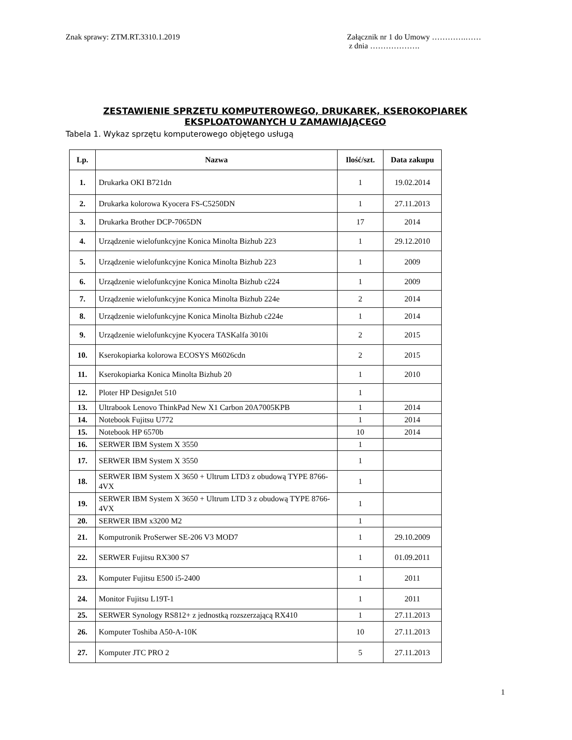Znak sprawy: ZTM.RT.3310.1.2019
Załącznik nr 1 do Umowy ………….……
z dnia ……………….
ZESTAWIENIE SPRZETU KOMPUTEROWEGO, DRUKAREK, KSEROKOPIAREK
EKSPLOATOWANYCH U ZAMAWIAJĄCEGO
Tabela 1. Wykaz sprzętu komputerowego objętego usługą
| Lp. | Nazwa | Ilość/szt. | Data zakupu |
| --- | --- | --- | --- |
| 1. | Drukarka OKI B721dn | 1 | 19.02.2014 |
| 2. | Drukarka kolorowa Kyocera FS-C5250DN | 1 | 27.11.2013 |
| 3. | Drukarka Brother DCP-7065DN | 17 | 2014 |
| 4. | Urządzenie wielofunkcyjne Konica Minolta Bizhub 223 | 1 | 29.12.2010 |
| 5. | Urządzenie wielofunkcyjne Konica Minolta Bizhub 223 | 1 | 2009 |
| 6. | Urządzenie wielofunkcyjne Konica Minolta Bizhub c224 | 1 | 2009 |
| 7. | Urządzenie wielofunkcyjne Konica Minolta Bizhub 224e | 2 | 2014 |
| 8. | Urządzenie wielofunkcyjne Konica Minolta Bizhub c224e | 1 | 2014 |
| 9. | Urządzenie wielofunkcyjne Kyocera TASKalfa 3010i | 2 | 2015 |
| 10. | Kserokopiarka kolorowa ECOSYS M6026cdn | 2 | 2015 |
| 11. | Kserokopiarka Konica Minolta Bizhub 20 | 1 | 2010 |
| 12. | Ploter HP DesignJet 510 | 1 | |
| 13. | Ultrabook Lenovo ThinkPad New X1 Carbon 20A7005KPB | 1 | 2014 |
| 14. | Notebook Fujitsu U772 | 1 | 2014 |
| 15. | Notebook HP 6570b | 10 | 2014 |
| 16. | SERWER IBM System X 3550 | 1 | |
| 17. | SERWER IBM System X 3550 | 1 | |
| 18. | SERWER IBM System X 3650 + Ultrum LTD3 z obudową TYPE 8766-4VX | 1 | |
| 19. | SERWER IBM System X 3650 + Ultrum LTD 3 z obudową TYPE 8766-4VX | 1 | |
| 20. | SERWER IBM x3200 M2 | 1 | |
| 21. | Komputronik ProSerwer SE-206 V3 MOD7 | 1 | 29.10.2009 |
| 22. | SERWER Fujitsu RX300 S7 | 1 | 01.09.2011 |
| 23. | Komputer Fujitsu E500 i5-2400 | 1 | 2011 |
| 24. | Monitor Fujitsu L19T-1 | 1 | 2011 |
| 25. | SERWER Synology RS812+ z jednostką rozszerzającą RX410 | 1 | 27.11.2013 |
| 26. | Komputer Toshiba A50-A-10K | 10 | 27.11.2013 |
| 27. | Komputer JTC PRO 2 | 5 | 27.11.2013 |
1